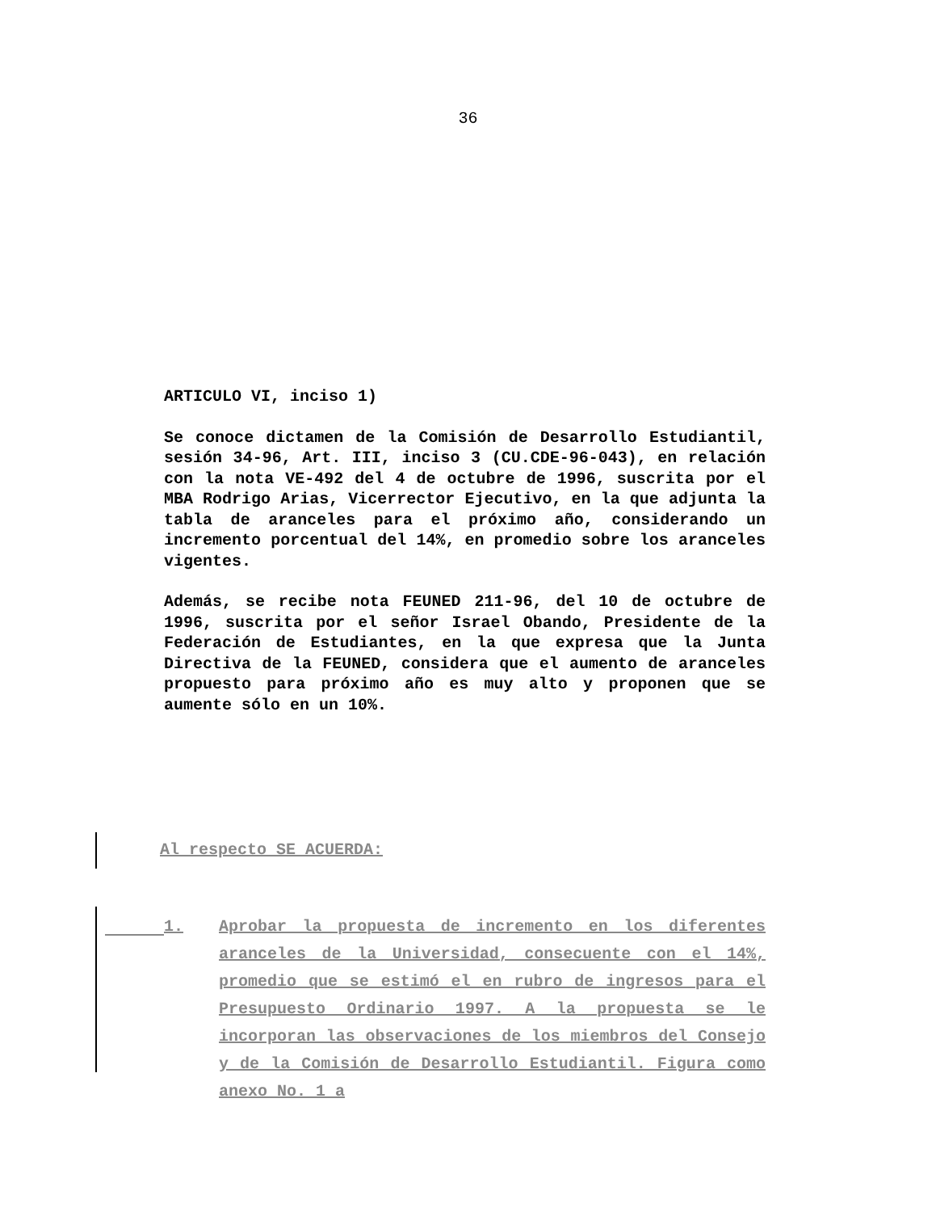36
ARTICULO VI, inciso 1)
Se conoce dictamen de la Comisión de Desarrollo Estudiantil, sesión 34-96, Art. III, inciso 3 (CU.CDE-96-043), en relación con la nota VE-492 del 4 de octubre de 1996, suscrita por el MBA Rodrigo Arias, Vicerrector Ejecutivo, en la que adjunta la tabla de aranceles para el próximo año, considerando un incremento porcentual del 14%, en promedio sobre los aranceles vigentes.
Además, se recibe nota FEUNED 211-96, del 10 de octubre de 1996, suscrita por el señor Israel Obando, Presidente de la Federación de Estudiantes, en la que expresa que la Junta Directiva de la FEUNED, considera que el aumento de aranceles propuesto para próximo año es muy alto y proponen que se aumente sólo en un 10%.
Al respecto SE ACUERDA:
1. Aprobar la propuesta de incremento en los diferentes aranceles de la Universidad, consecuente con el 14%, promedio que se estimó el en rubro de ingresos para el Presupuesto Ordinario 1997. A la propuesta se le incorporan las observaciones de los miembros del Consejo y de la Comisión de Desarrollo Estudiantil. Figura como anexo No. 1 a